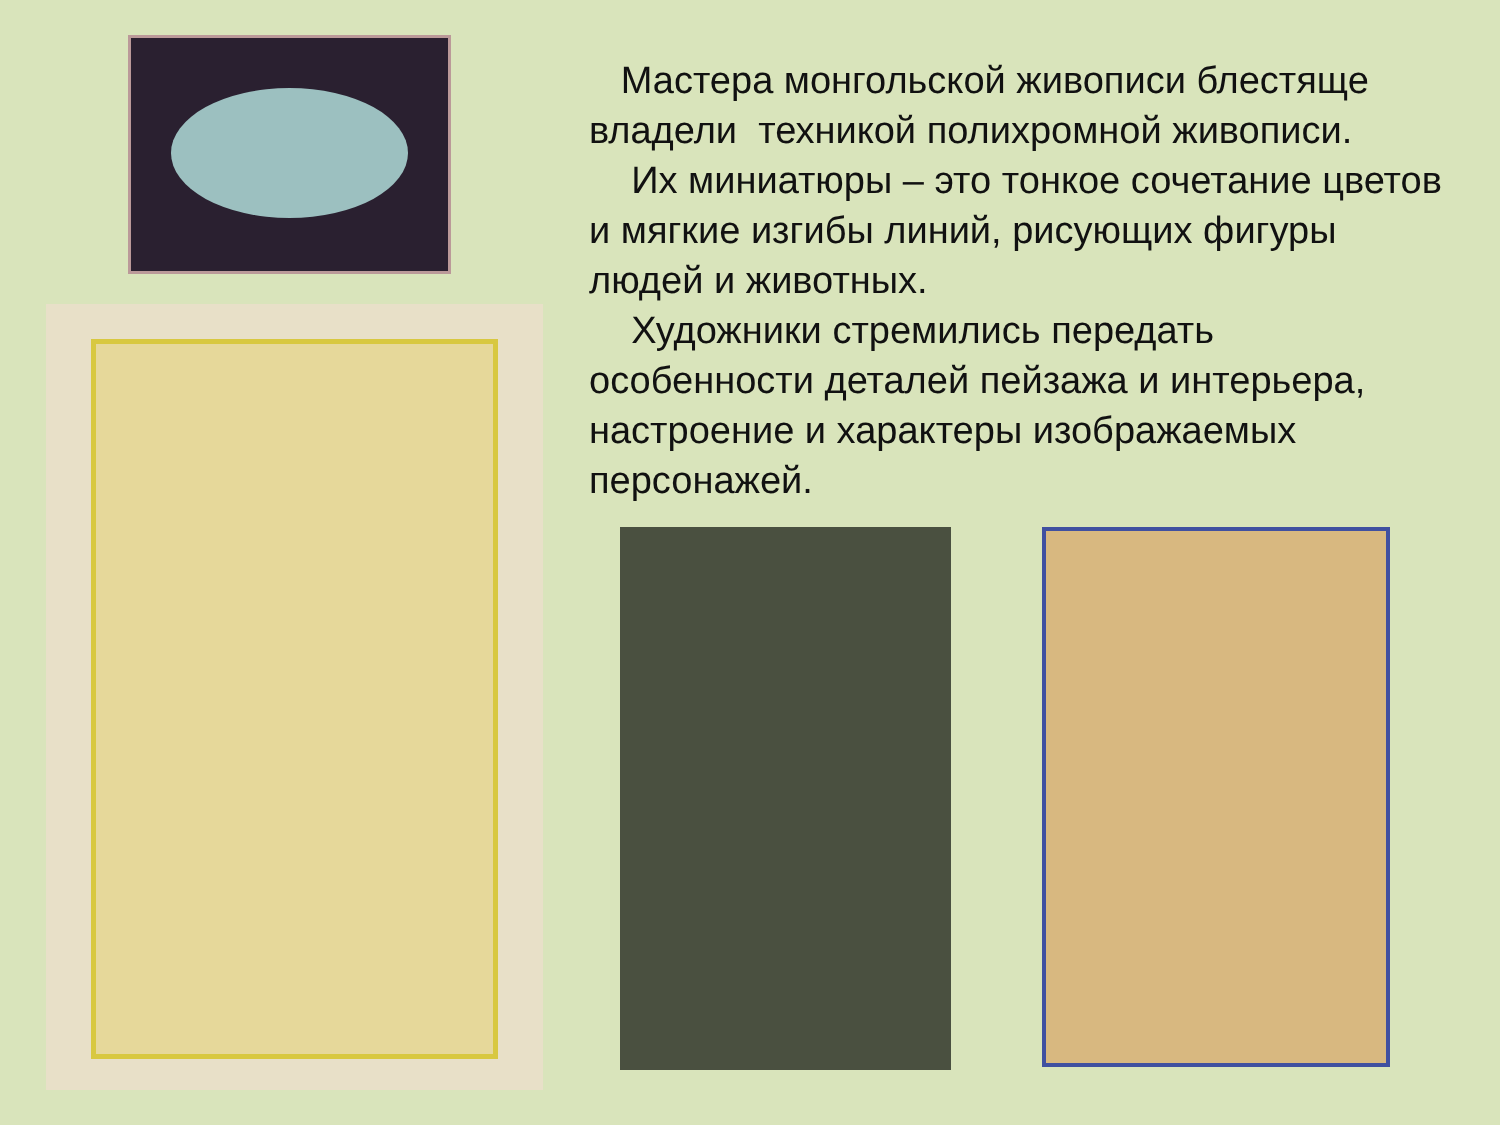Мастера монгольской живописи блестяще владели техникой полихромной живописи.
Их миниатюры – это тонкое сочетание цветов и мягкие изгибы линий, рисующих фигуры людей и животных.
Художники стремились передать особенности деталей пейзажа и интерьера, настроение и характеры изображаемых персонажей.